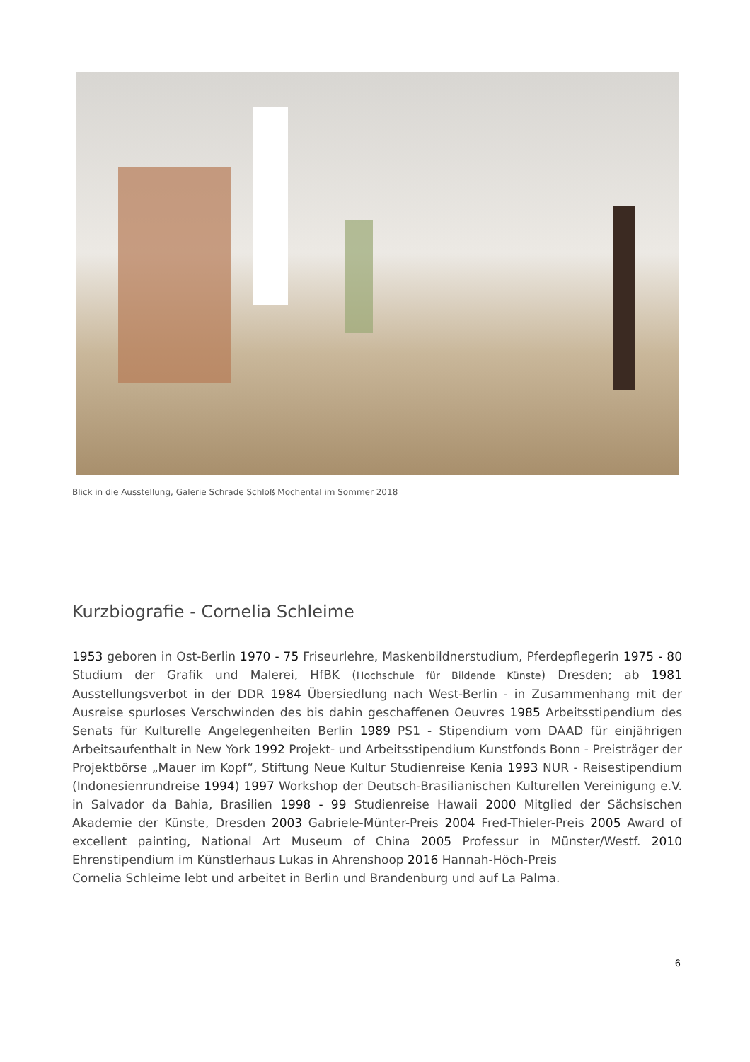Blick in die Ausstellung, Galerie Schrade Schloß Mochental im Sommer 2018
Kurzbiografie - Cornelia Schleime
1953 geboren in Ost-Berlin 1970 - 75 Friseurlehre, Maskenbildnerstudium, Pferdepflegerin 1975 - 80 Studium der Grafik und Malerei, HfBK (Hochschule für Bildende Künste) Dresden; ab 1981 Ausstellungsverbot in der DDR 1984 Übersiedlung nach West-Berlin - in Zusammenhang mit der Ausreise spurloses Verschwinden des bis dahin geschaffenen Oeuvres 1985 Arbeitsstipendium des Senats für Kulturelle Angelegenheiten Berlin 1989 PS1 - Stipendium vom DAAD für einjährigen Arbeitsaufenthalt in New York 1992 Projekt- und Arbeitsstipendium Kunstfonds Bonn - Preisträger der Projektbörse „Mauer im Kopf“, Stiftung Neue Kultur Studienreise Kenia 1993 NUR - Reisestipendium (Indonesienrundreise 1994) 1997 Workshop der Deutsch-Brasilianischen Kulturellen Vereinigung e.V. in Salvador da Bahia, Brasilien 1998 - 99 Studienreise Hawaii 2000 Mitglied der Sächsischen Akademie der Künste, Dresden 2003 Gabriele-Münter-Preis 2004 Fred-Thieler-Preis 2005 Award of excellent painting, National Art Museum of China 2005 Professur in Münster/Westf. 2010 Ehrenstipendium im Künstlerhaus Lukas in Ahrenshoop 2016 Hannah-Höch-Preis
Cornelia Schleime lebt und arbeitet in Berlin und Brandenburg und auf La Palma.
6